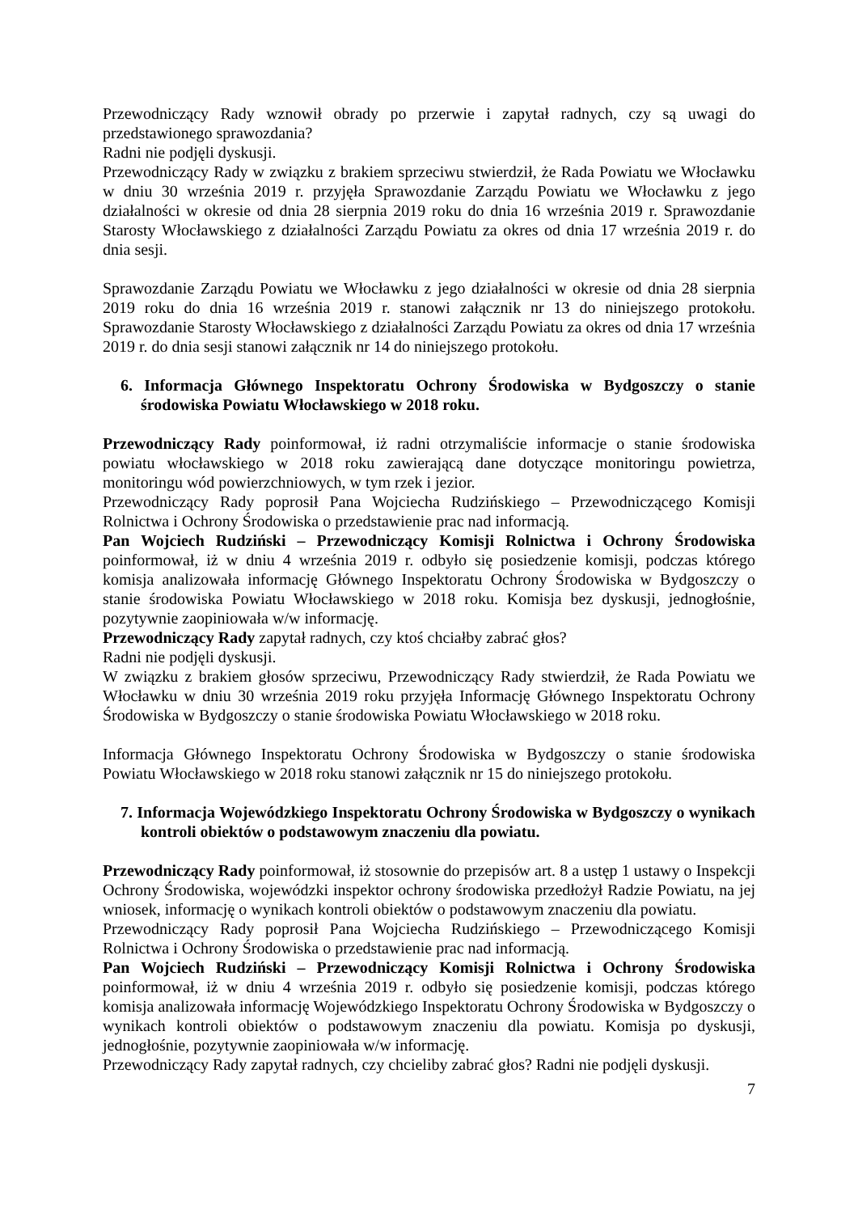Przewodniczący Rady wznowił obrady po przerwie i zapytał radnych, czy są uwagi do przedstawionego sprawozdania?
Radni nie podjęli dyskusji.
Przewodniczący Rady w związku z brakiem sprzeciwu stwierdził, że Rada Powiatu we Włocławku w dniu 30 września 2019 r. przyjęła Sprawozdanie Zarządu Powiatu we Włocławku z jego działalności w okresie od dnia 28 sierpnia 2019 roku do dnia 16 września 2019 r. Sprawozdanie Starosty Włocławskiego z działalności Zarządu Powiatu za okres od dnia 17 września 2019 r. do dnia sesji.
Sprawozdanie Zarządu Powiatu we Włocławku z jego działalności w okresie od dnia 28 sierpnia 2019 roku do dnia 16 września 2019 r. stanowi załącznik nr 13 do niniejszego protokołu. Sprawozdanie Starosty Włocławskiego z działalności Zarządu Powiatu za okres od dnia 17 września 2019 r. do dnia sesji stanowi załącznik nr 14 do niniejszego protokołu.
6. Informacja Głównego Inspektoratu Ochrony Środowiska w Bydgoszczy o stanie środowiska Powiatu Włocławskiego w 2018 roku.
Przewodniczący Rady poinformował, iż radni otrzymaliście informacje o stanie środowiska powiatu włocławskiego w 2018 roku zawierającą dane dotyczące monitoringu powietrza, monitoringu wód powierzchniowych, w tym rzek i jezior.
Przewodniczący Rady poprosił Pana Wojciecha Rudzińskiego – Przewodniczącego Komisji Rolnictwa i Ochrony Środowiska o przedstawienie prac nad informacją.
Pan Wojciech Rudziński – Przewodniczący Komisji Rolnictwa i Ochrony Środowiska poinformował, iż w dniu 4 września 2019 r. odbyło się posiedzenie komisji, podczas którego komisja analizowała informację Głównego Inspektoratu Ochrony Środowiska w Bydgoszczy o stanie środowiska Powiatu Włocławskiego w 2018 roku. Komisja bez dyskusji, jednogłośnie, pozytywnie zaopiniowała w/w informację.
Przewodniczący Rady zapytał radnych, czy ktoś chciałby zabrać głos?
Radni nie podjęli dyskusji.
W związku z brakiem głosów sprzeciwu, Przewodniczący Rady stwierdził, że Rada Powiatu we Włocławku w dniu 30 września 2019 roku przyjęła Informację Głównego Inspektoratu Ochrony Środowiska w Bydgoszczy o stanie środowiska Powiatu Włocławskiego w 2018 roku.
Informacja Głównego Inspektoratu Ochrony Środowiska w Bydgoszczy o stanie środowiska Powiatu Włocławskiego w 2018 roku stanowi załącznik nr 15 do niniejszego protokołu.
7. Informacja Wojewódzkiego Inspektoratu Ochrony Środowiska w Bydgoszczy o wynikach kontroli obiektów o podstawowym znaczeniu dla powiatu.
Przewodniczący Rady poinformował, iż stosownie do przepisów art. 8 a ustęp 1 ustawy o Inspekcji Ochrony Środowiska, wojewódzki inspektor ochrony środowiska przedłożył Radzie Powiatu, na jej wniosek, informację o wynikach kontroli obiektów o podstawowym znaczeniu dla powiatu.
Przewodniczący Rady poprosił Pana Wojciecha Rudzińskiego – Przewodniczącego Komisji Rolnictwa i Ochrony Środowiska o przedstawienie prac nad informacją.
Pan Wojciech Rudziński – Przewodniczący Komisji Rolnictwa i Ochrony Środowiska poinformował, iż w dniu 4 września 2019 r. odbyło się posiedzenie komisji, podczas którego komisja analizowała informację Wojewódzkiego Inspektoratu Ochrony Środowiska w Bydgoszczy o wynikach kontroli obiektów o podstawowym znaczeniu dla powiatu. Komisja po dyskusji, jednogłośnie, pozytywnie zaopiniowała w/w informację.
Przewodniczący Rady zapytał radnych, czy chcieliby zabrać głos? Radni nie podjęli dyskusji.
7